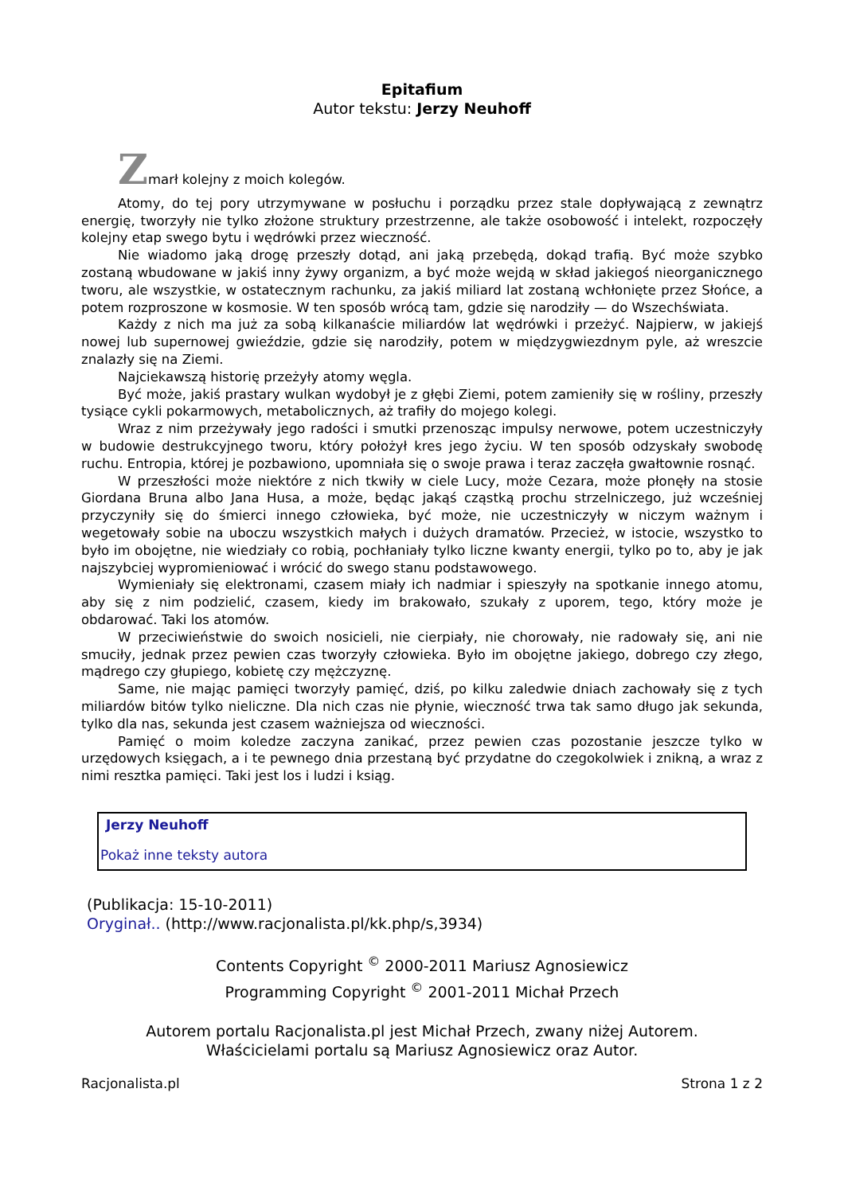Epitafium
Autor tekstu: Jerzy Neuhoff
Zmarł kolejny z moich kolegów.
Atomy, do tej pory utrzymywane w posłuchu i porządku przez stale dopływającą z zewnątrz energię, tworzyły nie tylko złożone struktury przestrzenne, ale także osobowość i intelekt, rozpoczęły kolejny etap swego bytu i wędrówki przez wieczność.
Nie wiadomo jaką drogę przeszły dotąd, ani jaką przebędą, dokąd trafią. Być może szybko zostaną wbudowane w jakiś inny żywy organizm, a być może wejdą w skład jakiegoś nieorganicznego tworu, ale wszystkie, w ostatecznym rachunku, za jakiś miliard lat zostaną wchłonięte przez Słońce, a potem rozproszone w kosmosie. W ten sposób wrócą tam, gdzie się narodziły — do Wszechświata.
Każdy z nich ma już za sobą kilkanaście miliardów lat wędrówki i przeżyć. Najpierw, w jakiejś nowej lub supernowej gwieździe, gdzie się narodziły, potem w międzygwiezdnym pyle, aż wreszcie znalazły się na Ziemi.
Najciekawszą historię przeżyły atomy węgla.
Być może, jakiś prastary wulkan wydobył je z głębi Ziemi, potem zamieniły się w rośliny, przeszły tysiące cykli pokarmowych, metabolicznych, aż trafiły do mojego kolegi.
Wraz z nim przeżywały jego radości i smutki przenosząc impulsy nerwowe, potem uczestniczyły w budowie destrukcyjnego tworu, który położył kres jego życiu. W ten sposób odzyskały swobodę ruchu. Entropia, której je pozbawiono, upomniała się o swoje prawa i teraz zaczęła gwałtownie rosnąć.
W przeszłości może niektóre z nich tkwiły w ciele Lucy, może Cezara, może płonęły na stosie Giordana Bruna albo Jana Husa, a może, będąc jakąś cząstką prochu strzelniczego, już wcześniej przyczyniły się do śmierci innego człowieka, być może, nie uczestniczyły w niczym ważnym i wegetowały sobie na uboczu wszystkich małych i dużych dramatów. Przecież, w istocie, wszystko to było im obojętne, nie wiedziały co robią, pochłaniały tylko liczne kwanty energii, tylko po to, aby je jak najszybciej wypromieniować i wrócić do swego stanu podstawowego.
Wymieniały się elektronami, czasem miały ich nadmiar i spieszyły na spotkanie innego atomu, aby się z nim podzielić, czasem, kiedy im brakowało, szukały z uporem, tego, który może je obdarować. Taki los atomów.
W przeciwieństwie do swoich nosicieli, nie cierpiały, nie chorowały, nie radowały się, ani nie smuciły, jednak przez pewien czas tworzyły człowieka. Było im obojętne jakiego, dobrego czy złego, mądrego czy głupiego, kobietę czy mężczyznę.
Same, nie mając pamięci tworzyły pamięć, dziś, po kilku zaledwie dniach zachowały się z tych miliardów bitów tylko nieliczne. Dla nich czas nie płynie, wieczność trwa tak samo długo jak sekunda, tylko dla nas, sekunda jest czasem ważniejsza od wieczności.
Pamięć o moim koledze zaczyna zanikać, przez pewien czas pozostanie jeszcze tylko w urzędowych księgach, a i te pewnego dnia przestaną być przydatne do czegokolwiek i znikną, a wraz z nimi resztka pamięci. Taki jest los i ludzi i ksiąg.
Jerzy Neuhoff
Pokaż inne teksty autora
(Publikacja: 15-10-2011)
Oryginał.. (http://www.racjonalista.pl/kk.php/s,3934)
Contents Copyright <sup>©</sup> 2000-2011 Mariusz Agnosiewicz
Programming Copyright <sup>©</sup> 2001-2011 Michał Przech
Autorem portalu Racjonalista.pl jest Michał Przech, zwany niżej Autorem.
Właścicielami portalu są Mariusz Agnosiewicz oraz Autor.
Racjonalista.pl Strona 1 z 2